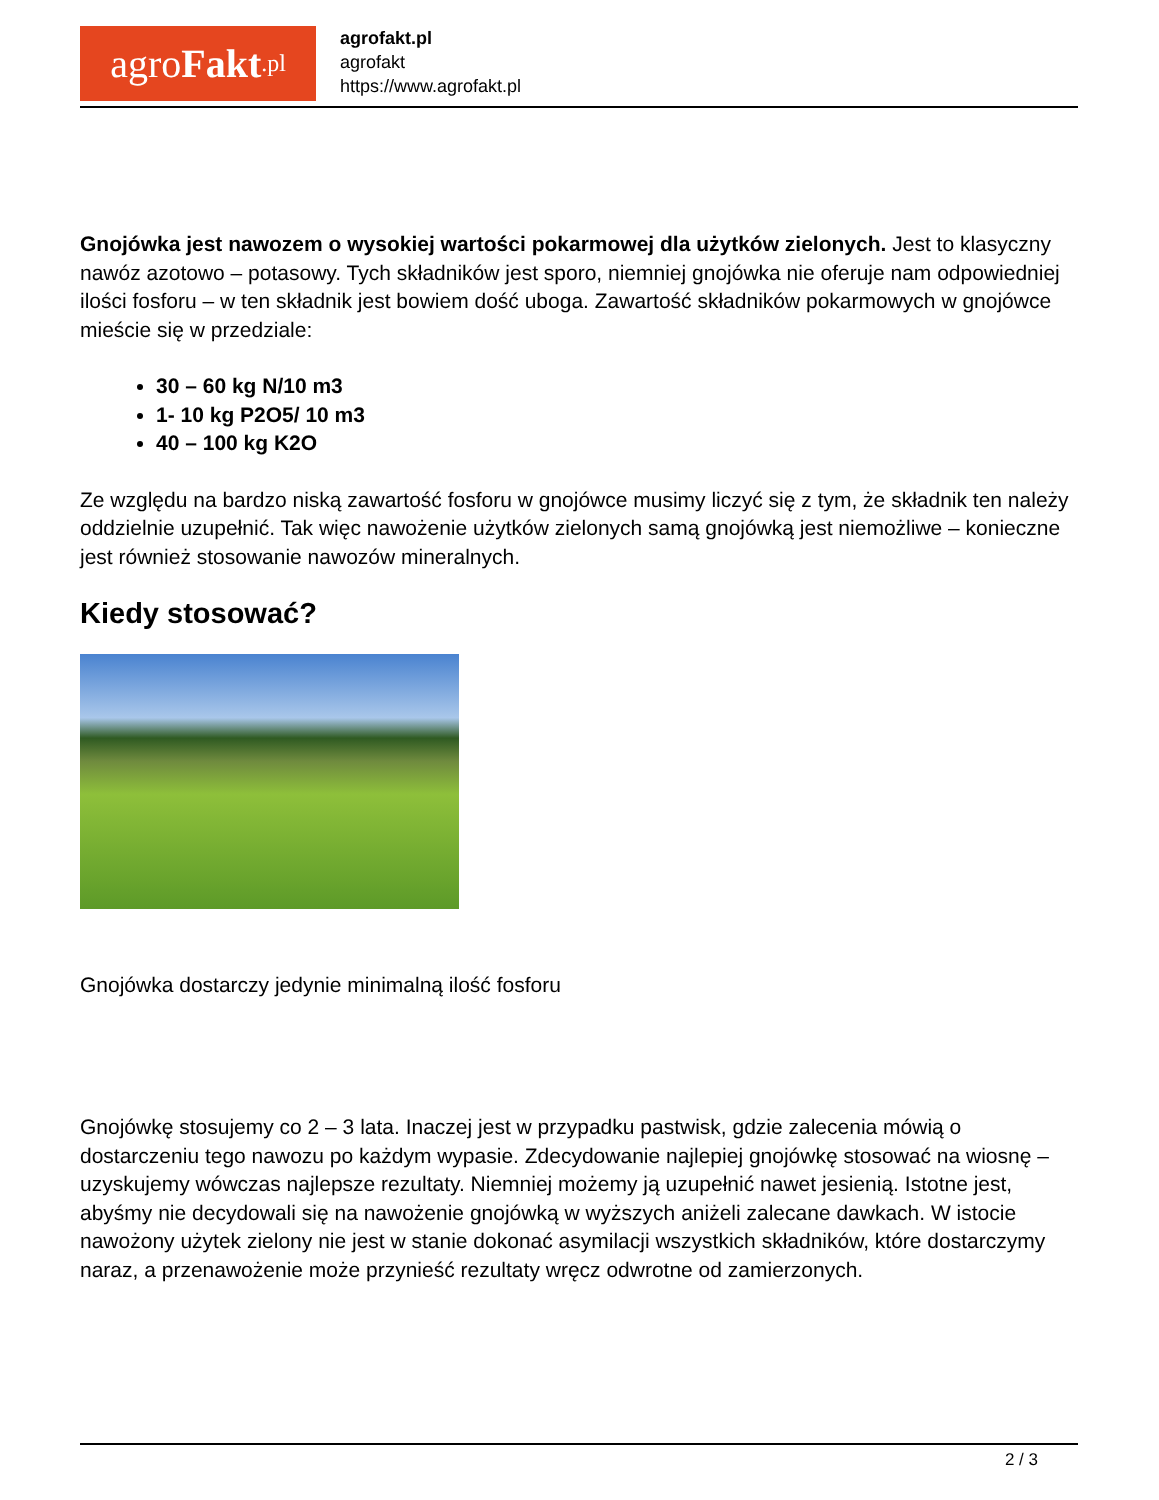agro Fakt.pl
agrofakt.pl
agrofakt
https://www.agrofakt.pl
Gnojówka jest nawozem o wysokiej wartości pokarmowej dla użytków zielonych. Jest to klasyczny nawóz azotowo – potasowy. Tych składników jest sporo, niemniej gnojówka nie oferuje nam odpowiedniej ilości fosforu – w ten składnik jest bowiem dość uboga. Zawartość składników pokarmowych w gnojówce mieście się w przedziale:
30 – 60 kg N/10 m3
1- 10 kg P2O5/ 10 m3
40 – 100 kg K2O
Ze względu na bardzo niską zawartość fosforu w gnojówce musimy liczyć się z tym, że składnik ten należy oddzielnie uzupełnić. Tak więc nawożenie użytków zielonych samą gnojówką jest niemożliwe – konieczne jest również stosowanie nawozów mineralnych.
Kiedy stosować?
Gnojówka dostarczy jedynie minimalną ilość fosforu
Gnojówkę stosujemy co 2 – 3 lata. Inaczej jest w przypadku pastwisk, gdzie zalecenia mówią o dostarczeniu tego nawozu po każdym wypasie. Zdecydowanie najlepiej gnojówkę stosować na wiosnę – uzyskujemy wówczas najlepsze rezultaty. Niemniej możemy ją uzupełnić nawet jesienią. Istotne jest, abyśmy nie decydowali się na nawożenie gnojówką w wyższych aniżeli zalecane dawkach. W istocie nawożony użytek zielony nie jest w stanie dokonać asymilacji wszystkich składników, które dostarczymy naraz, a przenawożenie może przynieść rezultaty wręcz odwrotne od zamierzonych.
2 / 3